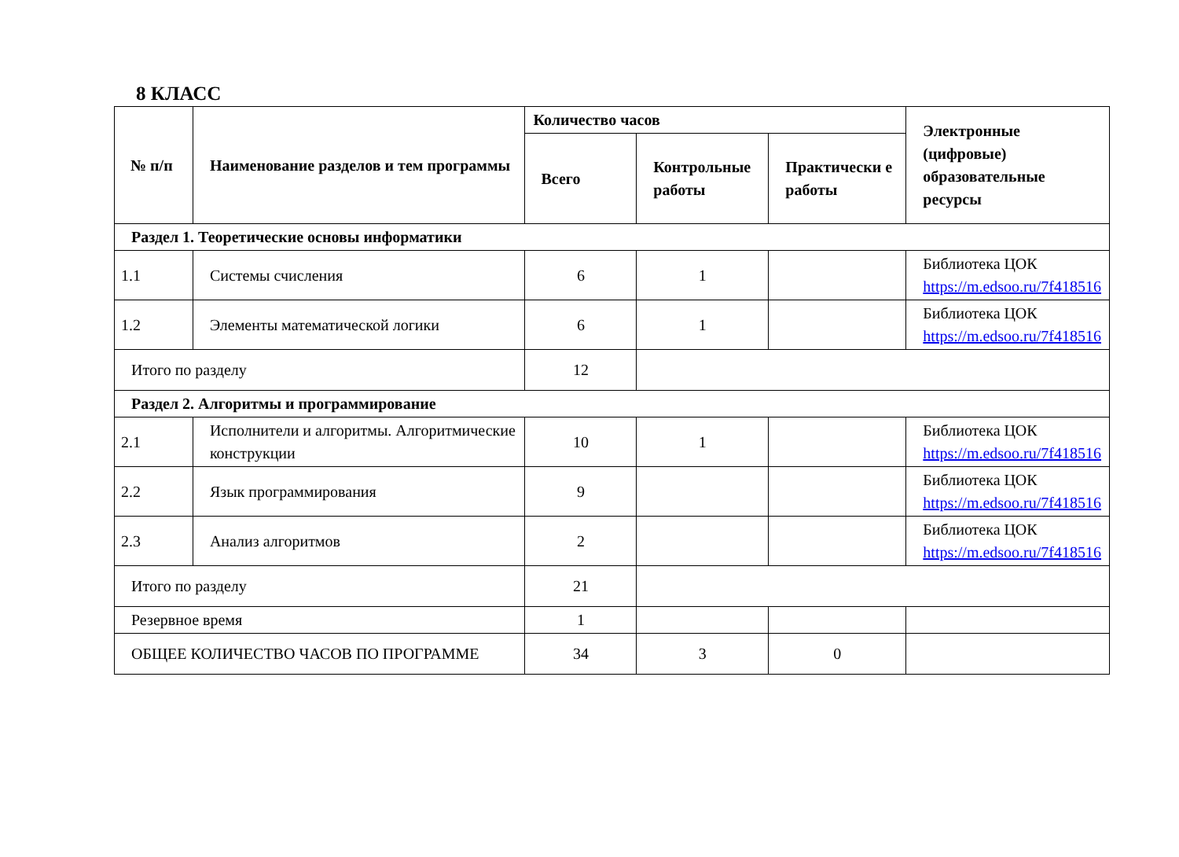8 КЛАСС
| № п/п | Наименование разделов и тем программы | Количество часов | | | Электронные (цифровые) образовательные ресурсы |
| --- | --- | --- | --- | --- | --- |
| | | Всего | Контрольные работы | Практически е работы | |
| Раздел 1. Теоретические основы информатики | | | | | |
| 1.1 | Системы счисления | 6 | 1 | | Библиотека ЦОК https://m.edsoo.ru/7f418516 |
| 1.2 | Элементы математической логики | 6 | 1 | | Библиотека ЦОК https://m.edsoo.ru/7f418516 |
| Итого по разделу | | 12 | | | |
| Раздел 2. Алгоритмы и программирование | | | | | |
| 2.1 | Исполнители и алгоритмы. Алгоритмические конструкции | 10 | 1 | | Библиотека ЦОК https://m.edsoo.ru/7f418516 |
| 2.2 | Язык программирования | 9 | | | Библиотека ЦОК https://m.edsoo.ru/7f418516 |
| 2.3 | Анализ алгоритмов | 2 | | | Библиотека ЦОК https://m.edsoo.ru/7f418516 |
| Итого по разделу | | 21 | | | |
| Резервное время | | 1 | | | |
| ОБЩЕЕ КОЛИЧЕСТВО ЧАСОВ ПО ПРОГРАММЕ | | 34 | 3 | 0 | |